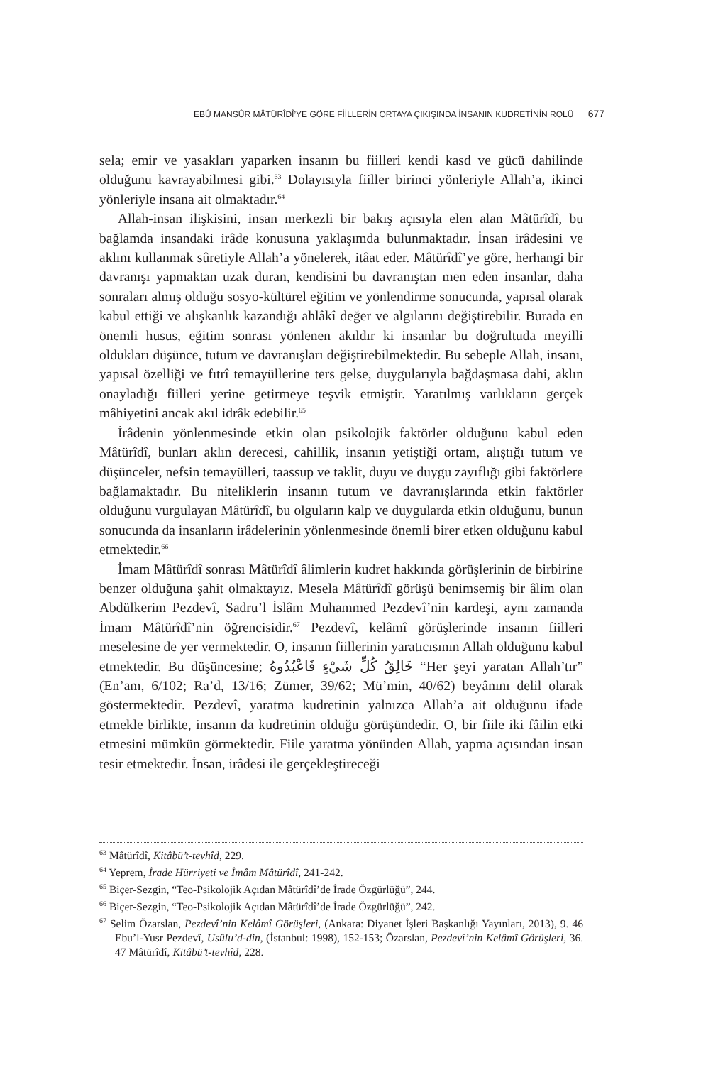EBÛ MANSÛR MÂTÜRÎDÎ’YE GÖRE FİİLLERİN ORTAYA ÇIKIŞINDA İNSANIN KUDRETİNİN ROLÜ 677
sela; emir ve yasakları yaparken insanın bu fiilleri kendi kasd ve gücü dahilinde olduğunu kavrayabilmesi gibi.<sup>63</sup> Dolayısıyla fiiller birinci yönleriyle Allah’a, ikinci yönleriyle insana ait olmaktadır.<sup>64</sup>
Allah-insan ilişkisini, insan merkezli bir bakış açısıyla elen alan Mâtürîdî, bu bağlamda insandaki irâde konusuna yaklaşımda bulunmaktadır. İnsan irâdesini ve aklını kullanmak sûretiyle Allah’a yönelerek, itâat eder. Mâtürîdî’ye göre, herhangi bir davranışı yapmaktan uzak duran, kendisini bu davranıştan men eden insanlar, daha sonraları almış olduğu sosyo-kültürel eğitim ve yönlendirme sonucunda, yapısal olarak kabul ettiği ve alışkanlık kazandığı ahlâkî değer ve algılarını değiştirebilir. Burada en önemli husus, eğitim sonrası yönlenen akıldır ki insanlar bu doğrultuda meyilli oldukları düşünce, tutum ve davranışları değiştirebilmektedir. Bu sebeple Allah, insanı, yapısal özelliği ve fıtrî temayüllerine ters gelse, duygularıyla bağdaşmasa dahi, aklın onayladığı fiilleri yerine getirmeye teşvik etmiştir. Yaratılmış varlıkların gerçek mâhiyetini ancak akıl idrâk edebilir.<sup>65</sup>
İrâdenin yönlenmesinde etkin olan psikolojik faktörler olduğunu kabul eden Mâtürîdî, bunları aklın derecesi, cahillik, insanın yetiştiği ortam, alıştığı tutum ve düşünceler, nefsin temayülleri, taassup ve taklit, duyu ve duygu zayıflığı gibi faktörlere bağlamaktadır. Bu niteliklerin insanın tutum ve davranışlarında etkin faktörler olduğunu vurgulayan Mâtürîdî, bu olguların kalp ve duygularda etkin olduğunu, bunun sonucunda da insanların irâdelerinin yönlenmesinde önemli birer etken olduğunu kabul etmektedir.<sup>66</sup>
İmam Mâtürîdî sonrası Mâtürîdî âlimlerin kudret hakkında görüşlerinin de birbirine benzer olduğuna şahit olmaktayız. Mesela Mâtürîdî görüşü benimsemiş bir âlim olan Abdülkerim Pezdevî, Sadru’l İslâm Muhammed Pezdevî’nin kardeşi, aynı zamanda İmam Mâtürîdî’nin öğrencisidir.<sup>67</sup> Pezdevî, kelâmî görüşlerinde insanın fiilleri meselesine de yer vermektedir. O, insanın fiillerinin yaratıcısının Allah olduğunu kabul etmektedir. Bu düşüncesine; خَالِقُ كُلِّ شَيْءٍ فَاعْبُدُوهُ “Her şeyi yaratan Allah’tır” (En’am, 6/102; Ra’d, 13/16; Zümer, 39/62; Mü’min, 40/62) beyânını delil olarak göstermektedir. Pezdevî, yaratma kudretinin yalnızca Allah’a ait olduğunu ifade etmekle birlikte, insanın da kudretinin olduğu görüşündedir. O, bir fiile iki fâilin etki etmesini mümkün görmektedir. Fiile yaratma yönünden Allah, yapma açısından insan tesir etmektedir. İnsan, irâdesi ile gerçekleştireceği
<sup>63</sup> Mâtürîdî, Kitâbü’t-tevhîd, 229.
<sup>64</sup> Yeprem, İrade Hürriyeti ve İmâm Mâtürîdî, 241-242.
<sup>65</sup> Biçer-Sezgin, “Teo-Psikolojik Açıdan Mâtürîdî’de İrade Özgürlüğü”, 244.
<sup>66</sup> Biçer-Sezgin, “Teo-Psikolojik Açıdan Mâtürîdî’de İrade Özgürlüğü”, 242.
<sup>67</sup> Selim Özarslan, Pezdevî’nin Kelâmî Görüşleri, (Ankara: Diyanet İşleri Başkanlığı Yayınları, 2013), 9. 46 Ebu’l-Yusr Pezdevî, Usûlu’d-din, (İstanbul: 1998), 152-153; Özarslan, Pezdevî’nin Kelâmî Görüşleri, 36. 47 Mâtürîdî, Kitâbü’t-tevhîd, 228.